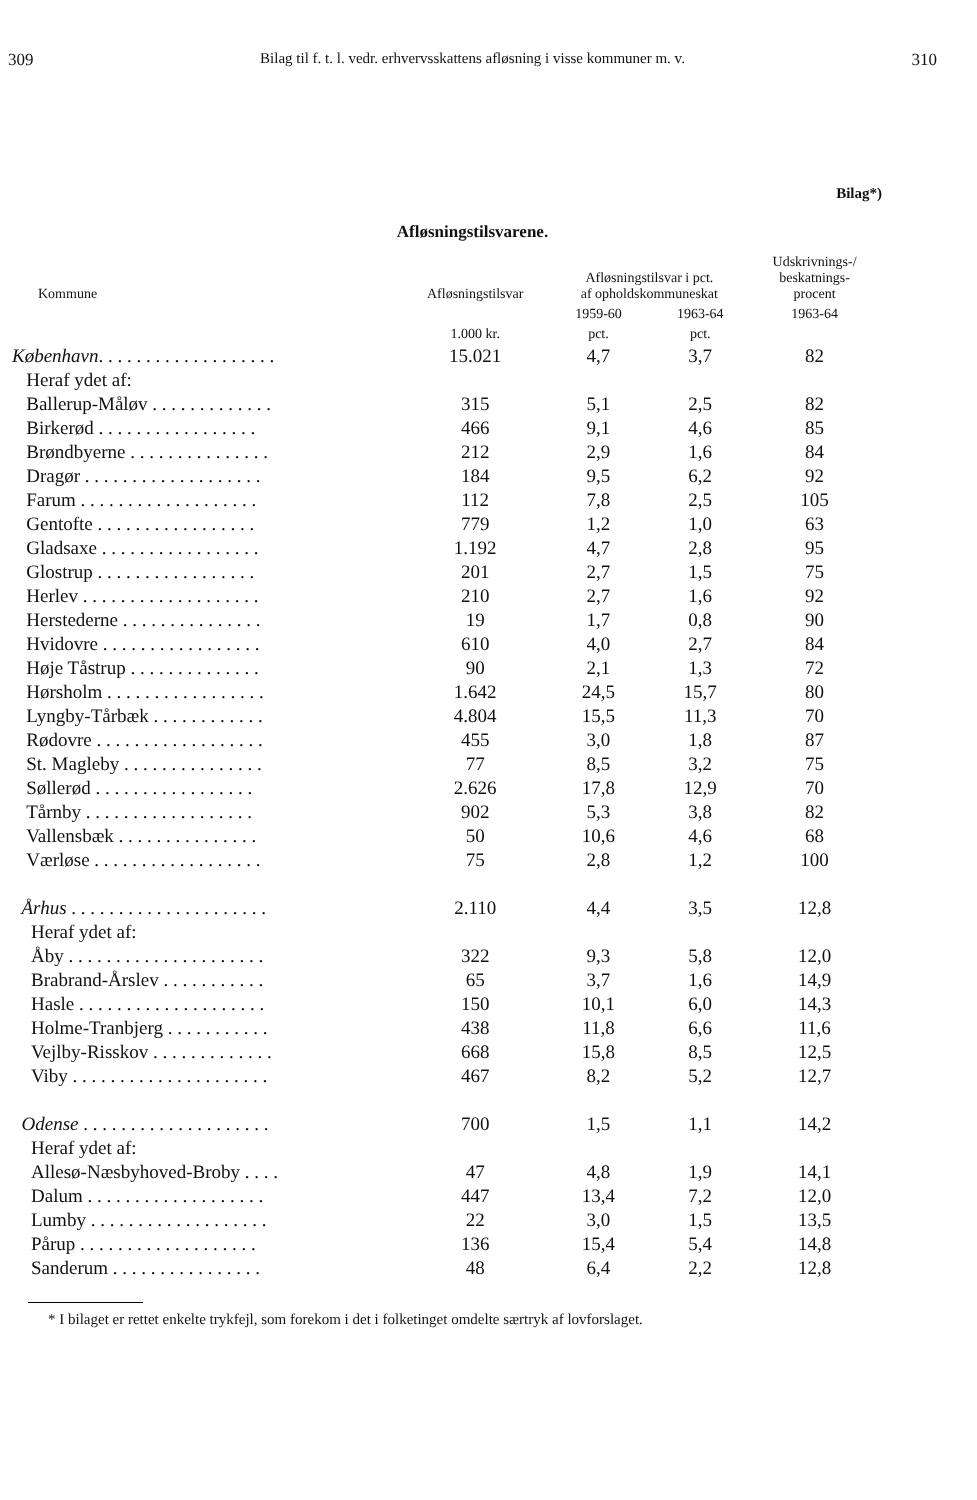309 Bilag til f. t. l. vedr. erhvervsskattens afløsning i visse kommuner m. v. 310
Bilag*)
Afløsningstilsvarene.
| Kommune | Afløsningstilsvar | Afløsningstilsvar i pct. af opholdskommuneskat | | Udskrivnings-/ beskatnings- procent |
| --- | --- | --- | --- | --- |
| | | 1959-60 | 1963-64 | 1963-64 |
| | 1.000 kr. | pct. | pct. | |
| København . . . . . . . . . . . . . . . . . . . | 15.021 | 4,7 | 3,7 | 82 |
| Heraf ydet af: | | | | |
| Ballerup-Måløv . . . . . . . . . . . . . | 315 | 5,1 | 2,5 | 82 |
| Birkerød . . . . . . . . . . . . . . . . . | 466 | 9,1 | 4,6 | 85 |
| Brøndbyerne . . . . . . . . . . . . . . . | 212 | 2,9 | 1,6 | 84 |
| Dragør . . . . . . . . . . . . . . . . . . . | 184 | 9,5 | 6,2 | 92 |
| Farum . . . . . . . . . . . . . . . . . . . | 112 | 7,8 | 2,5 | 105 |
| Gentofte . . . . . . . . . . . . . . . . . | 779 | 1,2 | 1,0 | 63 |
| Gladsaxe . . . . . . . . . . . . . . . . . | 1.192 | 4,7 | 2,8 | 95 |
| Glostrup . . . . . . . . . . . . . . . . . | 201 | 2,7 | 1,5 | 75 |
| Herlev . . . . . . . . . . . . . . . . . . . | 210 | 2,7 | 1,6 | 92 |
| Herstederne . . . . . . . . . . . . . . . | 19 | 1,7 | 0,8 | 90 |
| Hvidovre . . . . . . . . . . . . . . . . . | 610 | 4,0 | 2,7 | 84 |
| Høje Tåstrup . . . . . . . . . . . . . . | 90 | 2,1 | 1,3 | 72 |
| Hørsholm . . . . . . . . . . . . . . . . . | 1.642 | 24,5 | 15,7 | 80 |
| Lyngby-Tårbæk . . . . . . . . . . . . | 4.804 | 15,5 | 11,3 | 70 |
| Rødovre . . . . . . . . . . . . . . . . . . | 455 | 3,0 | 1,8 | 87 |
| St. Magleby . . . . . . . . . . . . . . . | 77 | 8,5 | 3,2 | 75 |
| Søllerød . . . . . . . . . . . . . . . . . | 2.626 | 17,8 | 12,9 | 70 |
| Tårnby . . . . . . . . . . . . . . . . . . | 902 | 5,3 | 3,8 | 82 |
| Vallensbæk . . . . . . . . . . . . . . . | 50 | 10,6 | 4,6 | 68 |
| Værløse . . . . . . . . . . . . . . . . . . | 75 | 2,8 | 1,2 | 100 |
| Århus . . . . . . . . . . . . . . . . . . . . . | 2.110 | 4,4 | 3,5 | 12,8 |
| Heraf ydet af: | | | | |
| Åby . . . . . . . . . . . . . . . . . . . . . | 322 | 9,3 | 5,8 | 12,0 |
| Brabrand-Årslev . . . . . . . . . . . | 65 | 3,7 | 1,6 | 14,9 |
| Hasle . . . . . . . . . . . . . . . . . . . . | 150 | 10,1 | 6,0 | 14,3 |
| Holme-Tranbjerg . . . . . . . . . . . | 438 | 11,8 | 6,6 | 11,6 |
| Vejlby-Risskov . . . . . . . . . . . . . | 668 | 15,8 | 8,5 | 12,5 |
| Viby . . . . . . . . . . . . . . . . . . . . . | 467 | 8,2 | 5,2 | 12,7 |
| Odense . . . . . . . . . . . . . . . . . . . . | 700 | 1,5 | 1,1 | 14,2 |
| Heraf ydet af: | | | | |
| Allesø-Næsbyhoved-Broby . . . . | 47 | 4,8 | 1,9 | 14,1 |
| Dalum . . . . . . . . . . . . . . . . . . . | 447 | 13,4 | 7,2 | 12,0 |
| Lumby . . . . . . . . . . . . . . . . . . . | 22 | 3,0 | 1,5 | 13,5 |
| Pårup . . . . . . . . . . . . . . . . . . . | 136 | 15,4 | 5,4 | 14,8 |
| Sanderum . . . . . . . . . . . . . . . . | 48 | 6,4 | 2,2 | 12,8 |
* I bilaget er rettet enkelte trykfejl, som forekom i det i folketinget omdelte særtryk af lovforslaget.